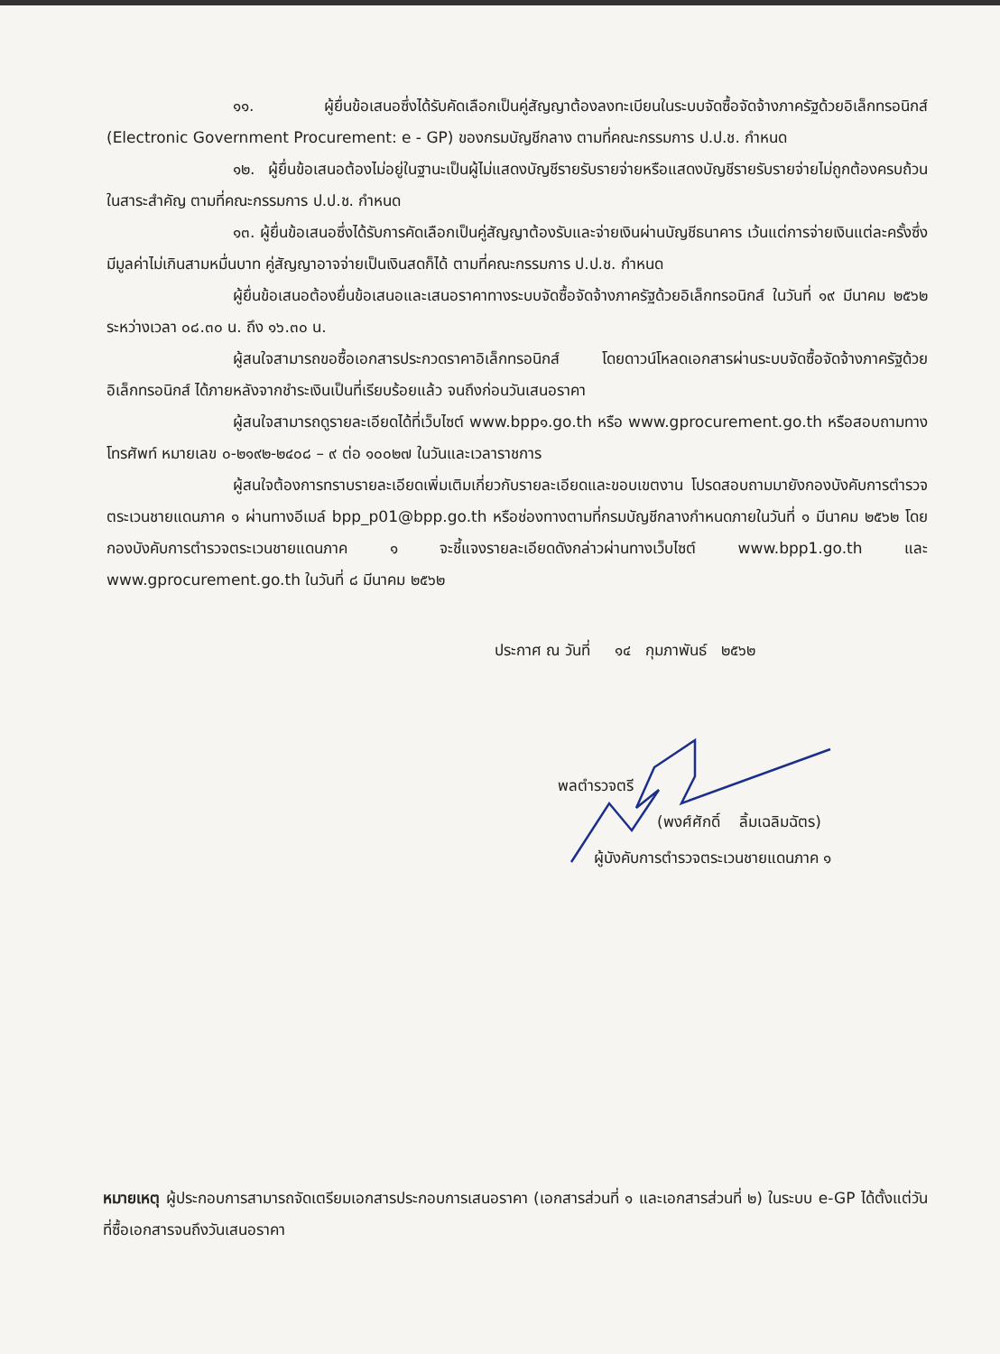๑๑. ผู้ยื่นข้อเสนอซึ่งได้รับคัดเลือกเป็นคู่สัญญาต้องลงทะเบียนในระบบจัดซื้อจัดจ้างภาครัฐด้วยอิเล็กทรอนิกส์ (Electronic Government Procurement: e - GP) ของกรมบัญชีกลาง ตามที่คณะกรรมการ ป.ป.ช. กำหนด
๑๒. ผู้ยื่นข้อเสนอต้องไม่อยู่ในฐานะเป็นผู้ไม่แสดงบัญชีรายรับรายจ่ายหรือแสดงบัญชีรายรับรายจ่ายไม่ถูกต้องครบถ้วนในสาระสำคัญ ตามที่คณะกรรมการ ป.ป.ช. กำหนด
๑๓. ผู้ยื่นข้อเสนอซึ่งได้รับการคัดเลือกเป็นคู่สัญญาต้องรับและจ่ายเงินผ่านบัญชีธนาคาร เว้นแต่การจ่ายเงินแต่ละครั้งซึ่งมีมูลค่าไม่เกินสามหมื่นบาท คู่สัญญาอาจจ่ายเป็นเงินสดก็ได้ ตามที่คณะกรรมการ ป.ป.ช. กำหนด
ผู้ยื่นข้อเสนอต้องยื่นข้อเสนอและเสนอราคาทางระบบจัดซื้อจัดจ้างภาครัฐด้วยอิเล็กทรอนิกส์ ในวันที่ ๑๙ มีนาคม ๒๕๖๒ ระหว่างเวลา ๐๘.๓๐ น. ถึง ๑๖.๓๐ น.
ผู้สนใจสามารถขอซื้อเอกสารประกวดราคาอิเล็กทรอนิกส์ โดยดาวน์โหลดเอกสารผ่านระบบจัดซื้อจัดจ้างภาครัฐด้วยอิเล็กทรอนิกส์ ได้ภายหลังจากชำระเงินเป็นที่เรียบร้อยแล้ว จนถึงก่อนวันเสนอราคา
ผู้สนใจสามารถดูรายละเอียดได้ที่เว็บไซต์ www.bpp๑.go.th หรือ www.gprocurement.go.th หรือสอบถามทางโทรศัพท์ หมายเลข ๐-๒๑๙๒-๒๔๐๘ – ๙ ต่อ ๑๐๐๒๗ ในวันและเวลาราชการ
ผู้สนใจต้องการทราบรายละเอียดเพิ่มเติมเกี่ยวกับรายละเอียดและขอบเขตงาน โปรดสอบถามมายังกองบังคับการตำรวจตระเวนชายแดนภาค ๑ ผ่านทางอีเมล์ bpp_p01@bpp.go.th หรือช่องทางตามที่กรมบัญชีกลางกำหนดภายในวันที่ ๑ มีนาคม ๒๕๖๒ โดยกองบังคับการตำรวจตระเวนชายแดนภาค ๑ จะชี้แจงรายละเอียดดังกล่าวผ่านทางเว็บไซต์ www.bpp1.go.th และ www.gprocurement.go.th ในวันที่ ๘ มีนาคม ๒๕๖๒
ประกาศ ณ วันที่ ๑๔ กุมภาพันธ์ ๒๕๖๒
พลตำรวจตรี
(พงศ์ศักดิ์ ลิ้มเฉลิมฉัตร)
ผู้บังคับการตำรวจตระเวนชายแดนภาค ๑
หมายเหตุ ผู้ประกอบการสามารถจัดเตรียมเอกสารประกอบการเสนอราคา (เอกสารส่วนที่ ๑ และเอกสารส่วนที่ ๒) ในระบบ e-GP ได้ตั้งแต่วันที่ซื้อเอกสารจนถึงวันเสนอราคา